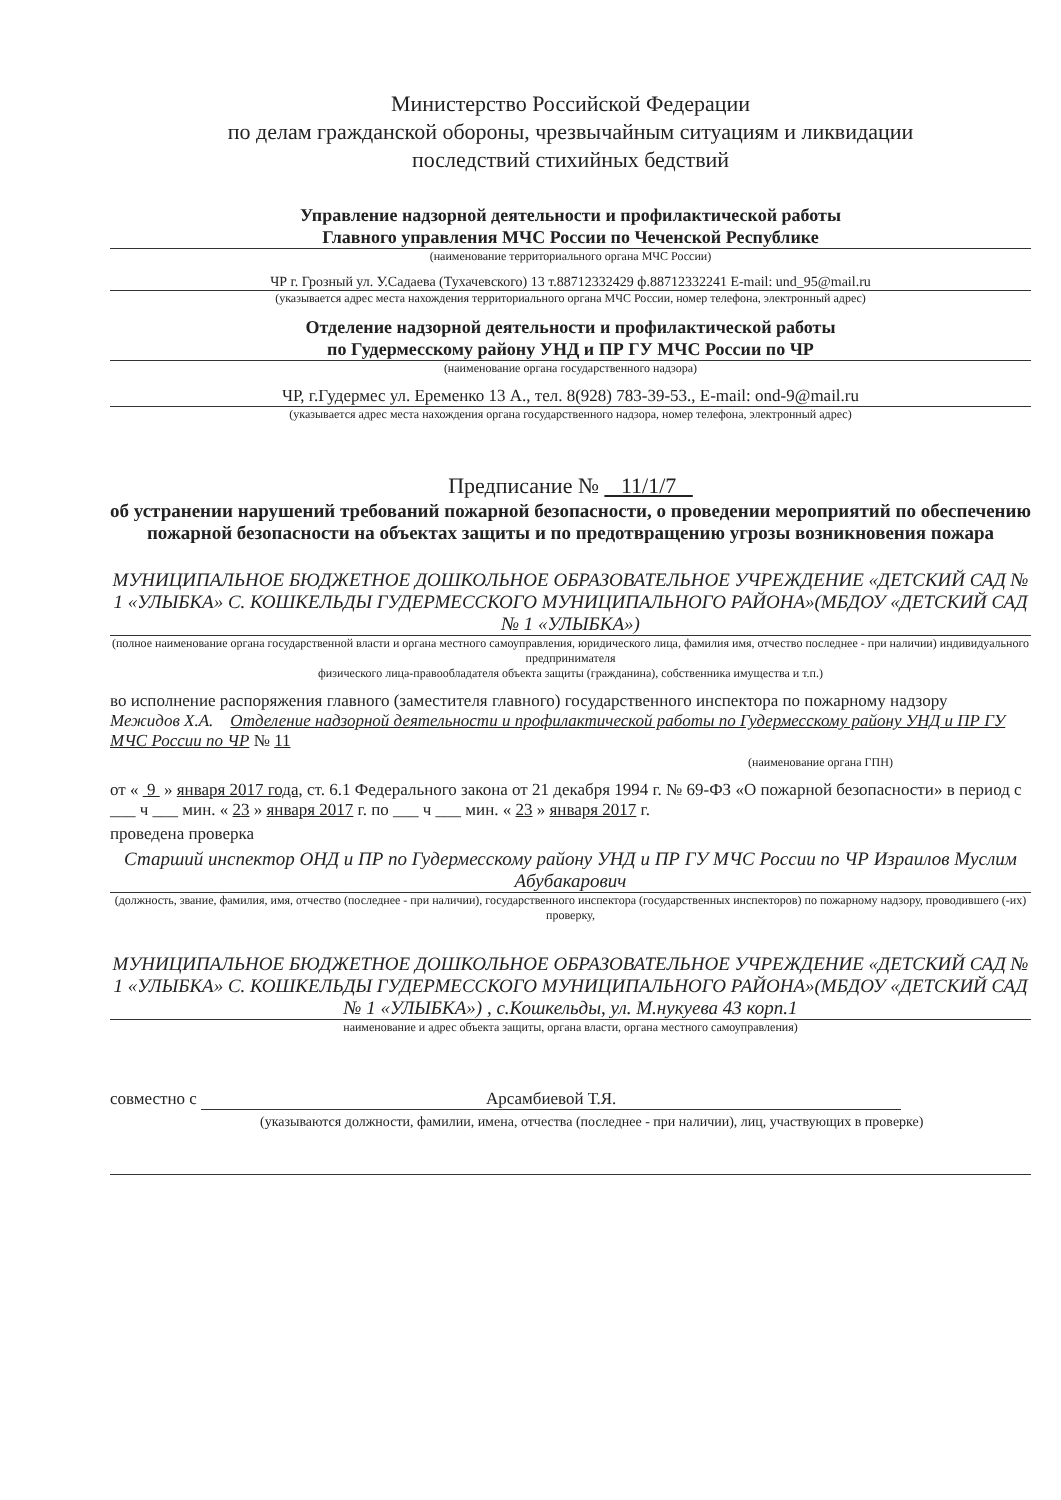Министерство Российской Федерации
по делам гражданской обороны, чрезвычайным ситуациям и ликвидации
последствий стихийных бедствий
Управление надзорной деятельности и профилактической работы
Главного управления МЧС России по Чеченской Республике
(наименование территориального органа МЧС России)
ЧР г. Грозный ул. У.Садаева (Тухачевского) 13 т.88712332429 ф.88712332241 E-mail: und_95@mail.ru
(указывается адрес места нахождения территориального органа МЧС России, номер телефона, электронный адрес)
Отделение надзорной деятельности и профилактической работы
по Гудермесскому району УНД и ПР ГУ МЧС России по ЧР
(наименование органа государственного надзора)
ЧР, г.Гудермес ул. Еременко 13 А., тел. 8(928) 783-39-53., E-mail: ond-9@mail.ru
(указывается адрес места нахождения органа государственного надзора, номер телефона, электронный адрес)
Предписание № 11/1/7
об устранении нарушений требований пожарной безопасности, о проведении мероприятий по обеспечению пожарной безопасности на объектах защиты и по предотвращению угрозы возникновения пожара
МУНИЦИПАЛЬНОЕ БЮДЖЕТНОЕ ДОШКОЛЬНОЕ ОБРАЗОВАТЕЛЬНОЕ УЧРЕЖДЕНИЕ «ДЕТСКИЙ САД № 1 «УЛЫБКА» С. КОШКЕЛЬДЫ ГУДЕРМЕССКОГО МУНИЦИПАЛЬНОГО РАЙОНА»(МБДОУ «ДЕТСКИЙ САД № 1 «УЛЫБКА»)
(полное наименование органа государственной власти и органа местного самоуправления, юридического лица, фамилия имя, отчество последнее - при наличии) индивидуального предпринимателя
физического лица-правообладателя объекта защиты (гражданина), собственника имущества и т.п.)
во исполнение распоряжения главного (заместителя главного) государственного инспектора по пожарному надзору Межидов Х.А. Отделение надзорной деятельности и профилактической работы по Гудермесскому району УНД и ПР ГУ МЧС России по ЧР № 11
(наименование органа ГПН)
от « 9 » января 2017 года, ст. 6.1 Федерального закона от 21 декабря 1994 г. № 69-ФЗ «О пожарной безопасности» в период с ___ ч ___ мин. « 23 » января 2017 г. по ___ ч ___ мин. « 23 » января 2017 г.
проведена проверка
Старший инспектор ОНД и ПР по Гудермесскому району УНД и ПР ГУ МЧС России по ЧР Израилов Муслим Абубакарович
(должность, звание, фамилия, имя, отчество (последнее - при наличии), государственного инспектора (государственных инспекторов) по пожарному надзору, проводившего (-их) проверку,
МУНИЦИПАЛЬНОЕ БЮДЖЕТНОЕ ДОШКОЛЬНОЕ ОБРАЗОВАТЕЛЬНОЕ УЧРЕЖДЕНИЕ «ДЕТСКИЙ САД № 1 «УЛЫБКА» С. КОШКЕЛЬДЫ ГУДЕРМЕССКОГО МУНИЦИПАЛЬНОГО РАЙОНА»(МБДОУ «ДЕТСКИЙ САД № 1 «УЛЫБКА») , с.Кошкельды, ул. М.нукуева 43 корп.1
наименование и адрес объекта защиты, органа власти, органа местного самоуправления)
совместно с Арсамбиевой Т.Я.
(указываются должности, фамилии, имена, отчества (последнее - при наличии), лиц, участвующих в проверке)